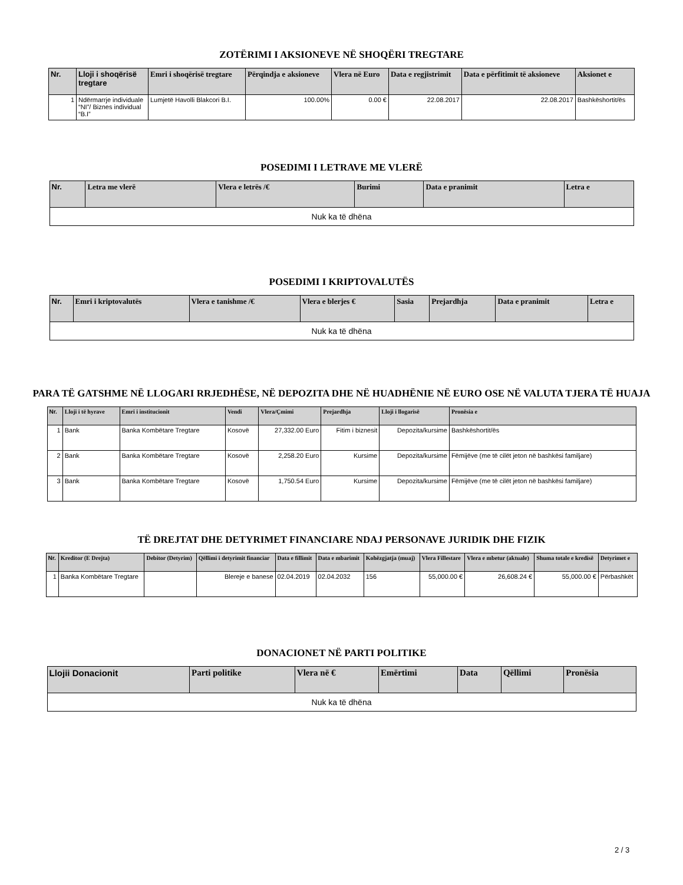ZOTËRIMI I AKSIONEVE NË SHOQËRI TREGTARE
| Nr. | Lloji i shoqërisë tregtare | Emri i shoqërisë tregtare | Përqindja e aksioneve | Vlera në Euro | Data e regjistrimit | Data e përfitimit të aksioneve | Aksionet e |
| --- | --- | --- | --- | --- | --- | --- | --- |
| 1 | Ndërmarrje individuale “NI”/ Biznes individual “B.I” | Lumjetë Havolli Blakcori B.I. | 100.00% | 0.00 € | 22.08.2017 | 22.08.2017 | Bashkëshortit/ës |
POSEDIMI I LETRAVE ME VLERË
| Nr. | Letra me vlerë | Vlera e letrës /€ | Burimi | Data e pranimit | Letra e |
| --- | --- | --- | --- | --- | --- |
| Nuk ka të dhëna | | | | | |
POSEDIMI I KRIPTOVALUTËS
| Nr. | Emri i kriptovalutës | Vlera e tanishme /€ | Vlera e blerjes € | Sasia | Prejardhja | Data e pranimit | Letra e |
| --- | --- | --- | --- | --- | --- | --- | --- |
| Nuk ka të dhëna | | | | | | | |
PARA TË GATSHME NË LLOGARI RRJEDHËSE, NË DEPOZITA DHE NË HUADHËNIE NË EURO OSE NË VALUTA TJERA TË HUAJA
| Nr. | Lloji i të hyrave | Emri i institucionit | Vendi | Vlera/Çmimi | Prejardhja | Lloji i llogarisë | Pronësia e |
| --- | --- | --- | --- | --- | --- | --- | --- |
| 1 | Bank | Banka Kombëtare Tregtare | Kosovë | 27,332.00 Euro | Fitim i biznesit | Depozita/kursime | Bashkëshortit/ës |
| 2 | Bank | Banka Kombëtare Tregtare | Kosovë | 2,258.20 Euro | Kursime | Depozita/kursime | Fëmijëve (me të cilët jeton në bashkësi familjare) |
| 3 | Bank | Banka Kombëtare Tregtare | Kosovë | 1,750.54 Euro | Kursime | Depozita/kursime | Fëmijëve (me të cilët jeton në bashkësi familjare) |
TË DREJTAT DHE DETYRIMET FINANCIARE NDAJ PERSONAVE JURIDIK DHE FIZIK
| Nr. | Kreditor (E Drejta) | Debitor (Detyrim) | Qëllimi i detyrimit financiar | Data e fillimit | Data e mbarimit | Kohëzgjatja (muaj) | Vlera Fillestare | Vlera e mbetur (aktuale) | Shuma totale e kredisë | Detyrimet e |
| --- | --- | --- | --- | --- | --- | --- | --- | --- | --- | --- |
| 1 | Banka Kombëtare Tregtare | | Blereje e banese | 02.04.2019 | 02.04.2032 | 156 | 55,000.00 € | 26,608.24 € | 55,000.00 € | Përbashkët |
DONACIONET NË PARTI POLITIKE
| Llojii Donacionit | Parti politike | Vlera në € | Emërtimi | Data | Qëllimi | Pronësia |
| --- | --- | --- | --- | --- | --- | --- |
| Nuk ka të dhëna | | | | | | |
2 / 3